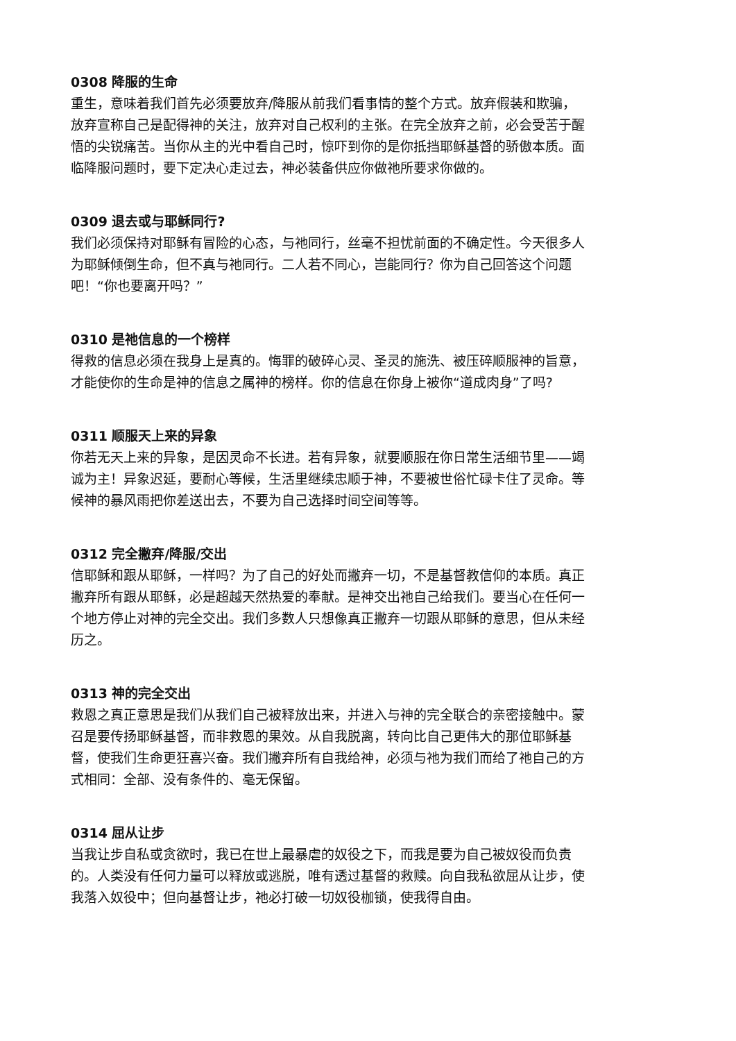0308 降服的生命
重生，意味着我们首先必须要放弃/降服从前我们看事情的整个方式。放弃假装和欺骗，放弃宣称自己是配得神的关注，放弃对自己权利的主张。在完全放弃之前，必会受苦于醒悟的尖锐痛苦。当你从主的光中看自己时，惊吓到你的是你抵挡耶稣基督的骄傲本质。面临降服问题时，要下定决心走过去，神必装备供应你做祂所要求你做的。
0309 退去或与耶稣同行?
我们必须保持对耶稣有冒险的心态，与祂同行，丝毫不担忧前面的不确定性。今天很多人为耶稣倾倒生命，但不真与祂同行。二人若不同心，岂能同行？你为自己回答这个问题吧！“你也要离开吗？”
0310 是祂信息的一个榜样
得救的信息必须在我身上是真的。悔罪的破碎心灵、圣灵的施洗、被压碎顺服神的旨意，才能使你的生命是神的信息之属神的榜样。你的信息在你身上被你“道成肉身”了吗?
0311 顺服天上来的异象
你若无天上来的异象，是因灵命不长进。若有异象，就要顺服在你日常生活细节里——竭诚为主！异象迟延，要耐心等候，生活里继续忠顺于神，不要被世俗忙碌卡住了灵命。等候神的暴风雨把你差送出去，不要为自己选择时间空间等等。
0312 完全撇弃/降服/交出
信耶稣和跟从耶稣，一样吗？为了自己的好处而撇弃一切，不是基督教信仰的本质。真正撇弃所有跟从耶稣，必是超越天然热爱的奉献。是神交出祂自己给我们。要当心在任何一个地方停止对神的完全交出。我们多数人只想像真正撇弃一切跟从耶稣的意思，但从未经历之。
0313 神的完全交出
救恩之真正意思是我们从我们自己被释放出来，并进入与神的完全联合的亲密接触中。蒙召是要传扬耶稣基督，而非救恩的果效。从自我脱离，转向比自己更伟大的那位耶稣基督，使我们生命更狂喜兴奋。我们撇弃所有自我给神，必须与祂为我们而给了祂自己的方式相同：全部、没有条件的、毫无保留。
0314 屈从让步
当我让步自私或贪欲时，我已在世上最暴虐的奴役之下，而我是要为自己被奴役而负责的。人类没有任何力量可以释放或逃脱，唯有透过基督的救赎。向自我私欲屈从让步，使我落入奴役中；但向基督让步，祂必打破一切奴役枷锁，使我得自由。